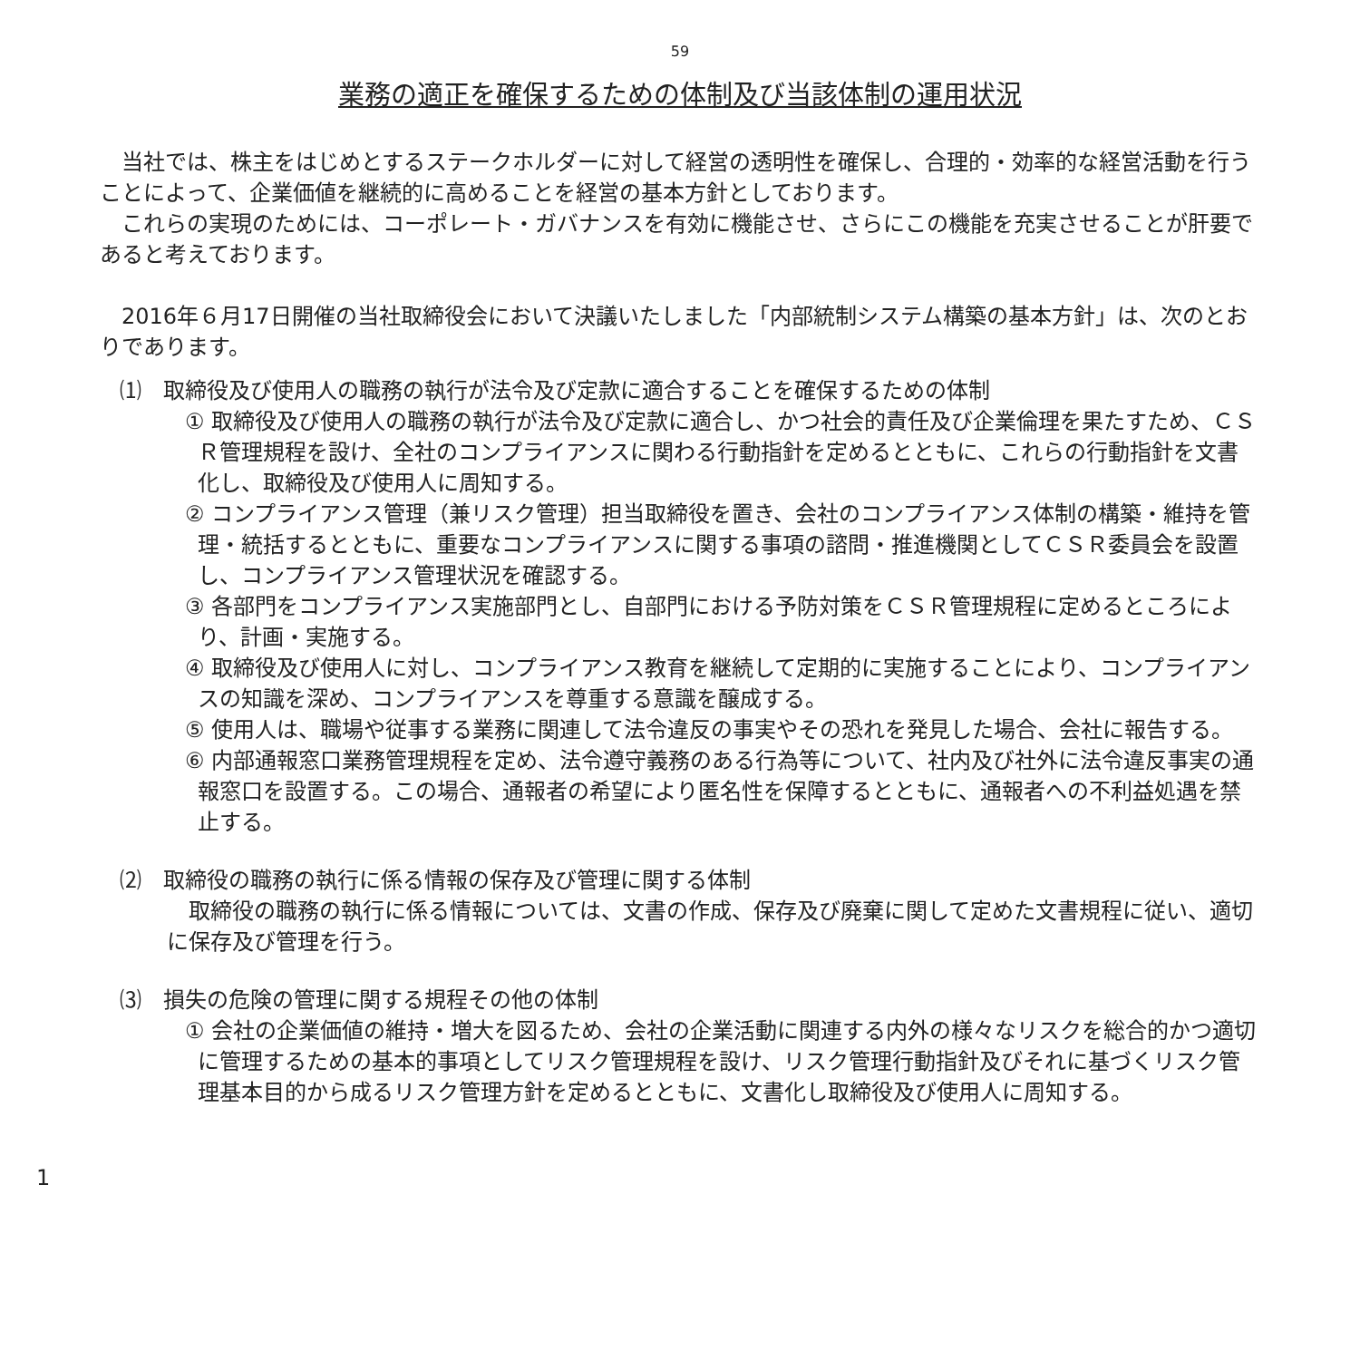59
業務の適正を確保するための体制及び当該体制の運用状況
当社では、株主をはじめとするステークホルダーに対して経営の透明性を確保し、合理的・効率的な経営活動を行うことによって、企業価値を継続的に高めることを経営の基本方針としております。
これらの実現のためには、コーポレート・ガバナンスを有効に機能させ、さらにこの機能を充実させることが肝要であると考えております。
2016年６月17日開催の当社取締役会において決議いたしました「内部統制システム構築の基本方針」は、次のとおりであります。
⑴　取締役及び使用人の職務の執行が法令及び定款に適合することを確保するための体制
① 取締役及び使用人の職務の執行が法令及び定款に適合し、かつ社会的責任及び企業倫理を果たすため、ＣＳＲ管理規程を設け、全社のコンプライアンスに関わる行動指針を定めるとともに、これらの行動指針を文書化し、取締役及び使用人に周知する。
② コンプライアンス管理（兼リスク管理）担当取締役を置き、会社のコンプライアンス体制の構築・維持を管理・統括するとともに、重要なコンプライアンスに関する事項の諮問・推進機関としてＣＳＲ委員会を設置し、コンプライアンス管理状況を確認する。
③ 各部門をコンプライアンス実施部門とし、自部門における予防対策をＣＳＲ管理規程に定めるところにより、計画・実施する。
④ 取締役及び使用人に対し、コンプライアンス教育を継続して定期的に実施することにより、コンプライアンスの知識を深め、コンプライアンスを尊重する意識を醸成する。
⑤ 使用人は、職場や従事する業務に関連して法令違反の事実やその恐れを発見した場合、会社に報告する。
⑥ 内部通報窓口業務管理規程を定め、法令遵守義務のある行為等について、社内及び社外に法令違反事実の通報窓口を設置する。この場合、通報者の希望により匿名性を保障するとともに、通報者への不利益処遇を禁止する。
⑵　取締役の職務の執行に係る情報の保存及び管理に関する体制
取締役の職務の執行に係る情報については、文書の作成、保存及び廃棄に関して定めた文書規程に従い、適切に保存及び管理を行う。
⑶　損失の危険の管理に関する規程その他の体制
① 会社の企業価値の維持・増大を図るため、会社の企業活動に関連する内外の様々なリスクを総合的かつ適切に管理するための基本的事項としてリスク管理規程を設け、リスク管理行動指針及びそれに基づくリスク管理基本目的から成るリスク管理方針を定めるとともに、文書化し取締役及び使用人に周知する。
1